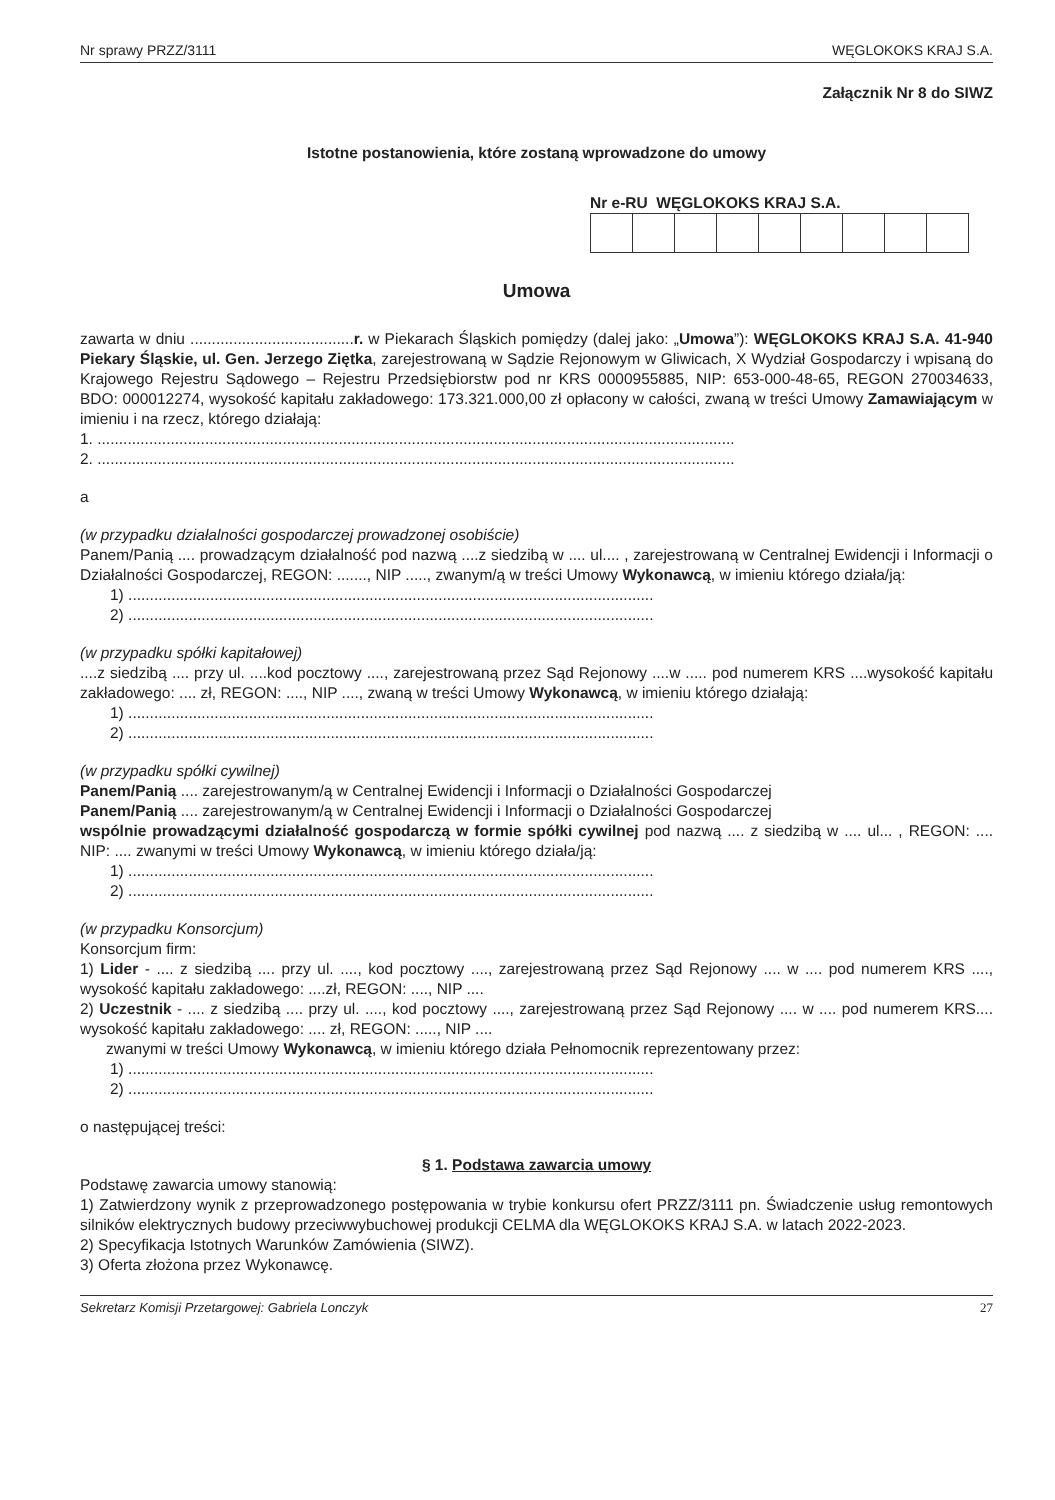Nr sprawy PRZZ/3111 WĘGLOKOKS KRAJ S.A.
Załącznik Nr 8 do SIWZ
Istotne postanowienia, które zostaną wprowadzone do umowy
Nr e-RU WĘGLOKOKS KRAJ S.A.
Umowa
zawarta w dniu ......................................r. w Piekarach Śląskich pomiędzy (dalej jako: „Umowa”): WĘGLOKOKS KRAJ S.A. 41-940 Piekary Śląskie, ul. Gen. Jerzego Ziętka, zarejestrowaną w Sądzie Rejonowym w Gliwicach, X Wydział Gospodarczy i wpisaną do Krajowego Rejestru Sądowego – Rejestru Przedsiębiorstw pod nr KRS 0000955885, NIP: 653-000-48-65, REGON 270034633, BDO: 000012274, wysokość kapitału zakładowego: 173.321.000,00 zł opłacony w całości, zwaną w treści Umowy Zamawiającym w imieniu i na rzecz, którego działają:
1. ....................................................................................................................................................
2. ....................................................................................................................................................
a
(w przypadku działalności gospodarczej prowadzonej osobiście)
Panem/Panią .... prowadzącym działalność pod nazwą ....z siedzibą w .... ul.... , zarejestrowaną w Centralnej Ewidencji i Informacji o Działalności Gospodarczej, REGON: ......., NIP ....., zwanym/ą w treści Umowy Wykonawcą, w imieniu którego działa/ją:
1) ..........................................................................................................................
2) ..........................................................................................................................
(w przypadku spółki kapitałowej)
....z siedzibą .... przy ul. ....kod pocztowy ...., zarejestrowaną przez Sąd Rejonowy ....w ..... pod numerem KRS ....wysokość kapitału zakładowego: .... zł, REGON: ...., NIP ...., zwaną w treści Umowy Wykonawcą, w imieniu którego działają:
1) ..........................................................................................................................
2) ..........................................................................................................................
(w przypadku spółki cywilnej)
Panem/Panią .... zarejestrowanym/ą w Centralnej Ewidencji i Informacji o Działalności Gospodarczej
Panem/Panią .... zarejestrowanym/ą w Centralnej Ewidencji i Informacji o Działalności Gospodarczej
wspólnie prowadzącymi działalność gospodarczą w formie spółki cywilnej pod nazwą .... z siedzibą w .... ul... , REGON: .... NIP: .... zwanymi w treści Umowy Wykonawcą, w imieniu którego działa/ją:
1) ..........................................................................................................................
2) ..........................................................................................................................
(w przypadku Konsorcjum)
Konsorcjum firm:
1) Lider - .... z siedzibą .... przy ul. ...., kod pocztowy ...., zarejestrowaną przez Sąd Rejonowy .... w .... pod numerem KRS ...., wysokość kapitału zakładowego: ....zł, REGON: ...., NIP ....
2) Uczestnik - .... z siedzibą .... przy ul. ...., kod pocztowy ...., zarejestrowaną przez Sąd Rejonowy .... w .... pod numerem KRS.... wysokość kapitału zakładowego: .... zł, REGON: ....., NIP ....
zwanymi w treści Umowy Wykonawcą, w imieniu którego działa Pełnomocnik reprezentowany przez:
1) ..........................................................................................................................
2) ..........................................................................................................................
o następującej treści:
§ 1. Podstawa zawarcia umowy
Podstawę zawarcia umowy stanowią:
1) Zatwierdzony wynik z przeprowadzonego postępowania w trybie konkursu ofert PRZZ/3111 pn. Świadczenie usług remontowych silników elektrycznych budowy przeciwwybuchowej produkcji CELMA dla WĘGLOKOKS KRAJ S.A. w latach 2022-2023.
2) Specyfikacja Istotnych Warunków Zamówienia (SIWZ).
3) Oferta złożona przez Wykonawcę.
Sekretarz Komisji Przetargowej: Gabriela Lonczyk 27